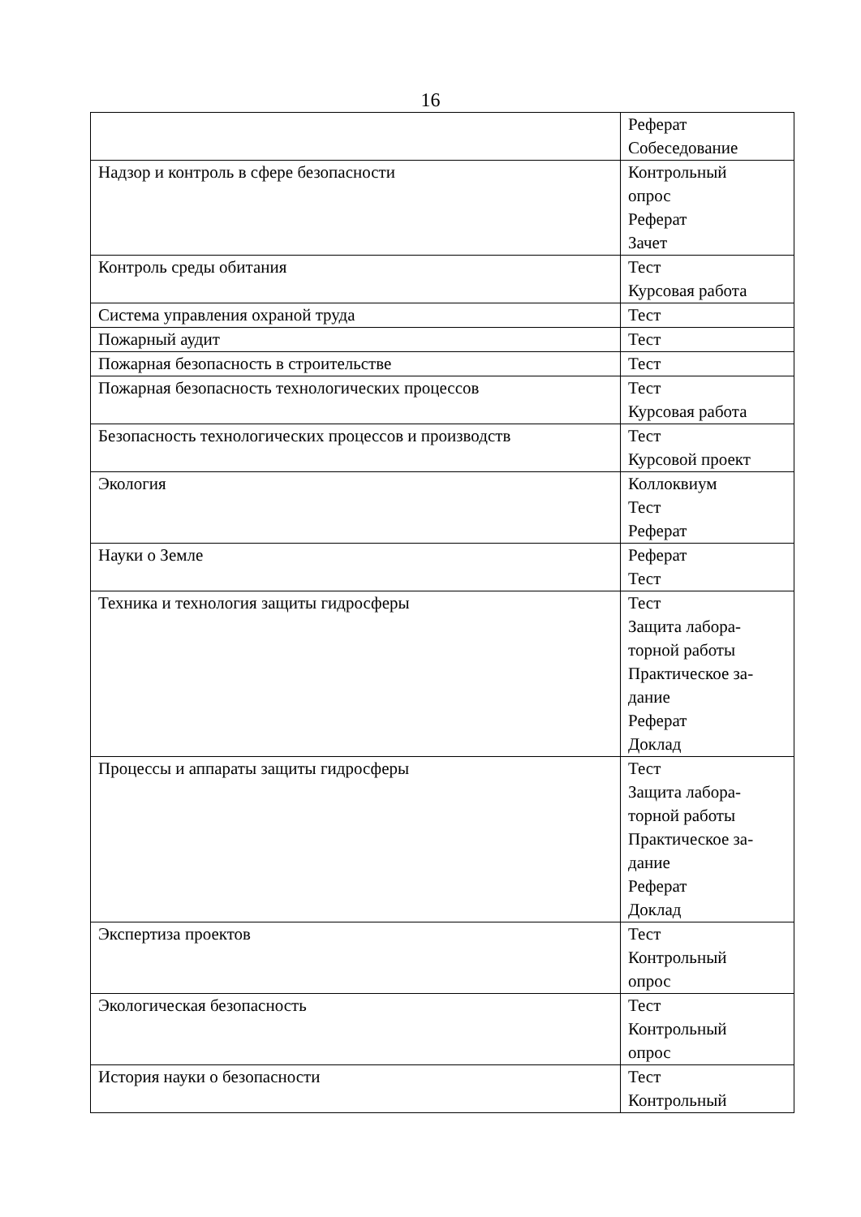16
| | Реферат Собеседование |
| Надзор и контроль в сфере безопасности | Контрольный опрос Реферат Зачет |
| Контроль среды обитания | Тест Курсовая работа |
| Система управления охраной труда | Тест |
| Пожарный аудит | Тест |
| Пожарная безопасность в строительстве | Тест |
| Пожарная безопасность технологических процессов | Тест Курсовая работа |
| Безопасность технологических процессов и производств | Тест Курсовой проект |
| Экология | Коллоквиум Тест Реферат |
| Науки о Земле | Реферат Тест |
| Техника и технология защиты гидросферы | Тест Защита лабора- торной работы Практическое за- дание Реферат Доклад |
| Процессы и аппараты защиты гидросферы | Тест Защита лабора- торной работы Практическое за- дание Реферат Доклад |
| Экспертиза проектов | Тест Контрольный опрос |
| Экологическая безопасность | Тест Контрольный опрос |
| История науки о безопасности | Тест Контрольный |